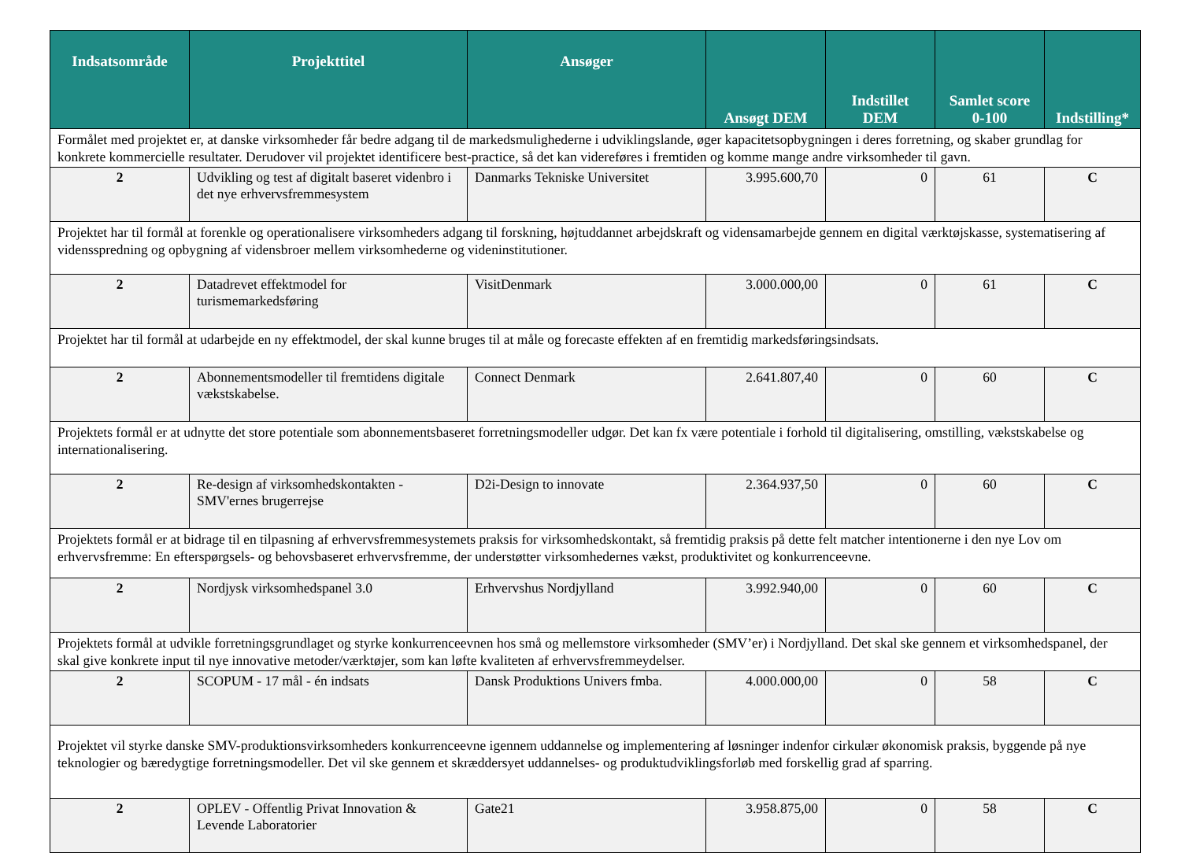| Indsatsområde | Projekttitel | Ansøger | Ansøgt DEM | Indstillet DEM | Samlet score 0-100 | Indstilling* |
| --- | --- | --- | --- | --- | --- | --- |
| Formålet med projektet er, at danske virksomheder får bedre adgang til de markedsmulighederne i udviklingslande, øger kapacitetsopbygningen i deres forretning, og skaber grundlag for konkrete kommercielle resultater. Derudover vil projektet identificere best-practice, så det kan videreføres i fremtiden og komme mange andre virksomheder til gavn. | | | | | | |
| 2 | Udvikling og test af digitalt baseret videnbro i det nye erhvervsfremmesystem | Danmarks Tekniske Universitet | 3.995.600,70 | 0 | 61 | C |
| Projektet har til formål at forenkle og operationalisere virksomheders adgang til forskning, højtuddannet arbejdskraft og vidensamarbejde gennem en digital værktøjskasse, systematisering af vidensspredning og opbygning af vidensbroer mellem virksomhederne og videninstitutioner. | | | | | | |
| 2 | Datadrevet effektmodel for turismemarkedsføring | VisitDenmark | 3.000.000,00 | 0 | 61 | C |
| Projektet har til formål at udarbejde en ny effektmodel, der skal kunne bruges til at måle og forecaste effekten af en fremtidig markedsføringsindsats. | | | | | | |
| 2 | Abonnementsmodeller til fremtidens digitale vækstskabelse. | Connect Denmark | 2.641.807,40 | 0 | 60 | C |
| Projektets formål er at udnytte det store potentiale som abonnementsbaseret forretningsmodeller udgør. Det kan fx være potentiale i forhold til digitalisering, omstilling, vækstskabelse og internationalisering. | | | | | | |
| 2 | Re-design af virksomhedskontakten - SMV'ernes brugerrejse | D2i-Design to innovate | 2.364.937,50 | 0 | 60 | C |
| Projektets formål er at bidrage til en tilpasning af erhvervsfremmesystemets praksis for virksomhedskontakt, så fremtidig praksis på dette felt matcher intentionerne i den nye Lov om erhvervsfremme: En efterspørgsels- og behovsbaseret erhvervsfremme, der understøtter virksomhedernes vækst, produktivitet og konkurrenceevne. | | | | | | |
| 2 | Nordjysk virksomhedspanel 3.0 | Erhvervshus Nordjylland | 3.992.940,00 | 0 | 60 | C |
| Projektets formål at udvikle forretningsgrundlaget og styrke konkurrenceevnen hos små og mellemstore virksomheder (SMV’er) i Nordjylland. Det skal ske gennem et virksomhedspanel, der skal give konkrete input til nye innovative metoder/værktøjer, som kan løfte kvaliteten af erhvervsfremmeydelser. | | | | | | |
| 2 | SCOPUM - 17 mål - én indsats | Dansk Produktions Univers fmba. | 4.000.000,00 | 0 | 58 | C |
| Projektet vil styrke danske SMV-produktionsvirksomheders konkurrenceevne igennem uddannelse og implementering af løsninger indenfor cirkulær økonomisk praksis, byggende på nye teknologier og bæredygtige forretningsmodeller. Det vil ske gennem et skræddersyet uddannelses- og produktudviklingsforløb med forskellig grad af sparring. | | | | | | |
| 2 | OPLEV - Offentlig Privat Innovation & Levende Laboratorier | Gate21 | 3.958.875,00 | 0 | 58 | C |